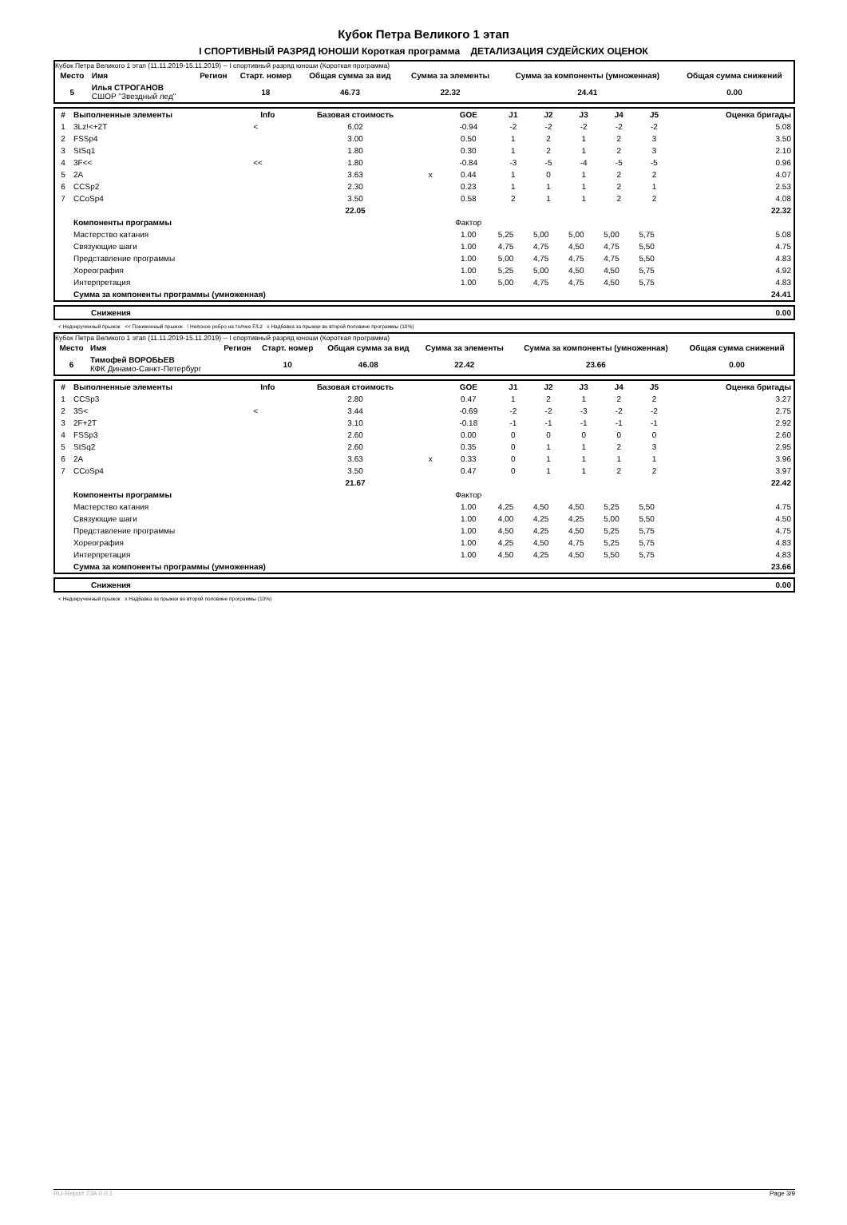Кубок Петра Великого 1 этап
I СПОРТИВНЫЙ РАЗРЯД ЮНОШИ Короткая программа ДЕТАЛИЗАЦИЯ СУДЕЙСКИХ ОЦЕНОК
Кубок Петра Великого 1 этап (11.11.2019-15.11.2019) -- I спортивный разряд юноши (Короткая программа)
| Место | Имя | Регион | Старт. номер | Общая сумма за вид | Сумма за элементы | Сумма за компоненты (умноженная) | Общая сумма снижений |
| --- | --- | --- | --- | --- | --- | --- | --- |
| 5 | Илья СТРОГАНОВ СШОР "Звездный лед" | | 18 | 46.73 | 22.32 | 24.41 | 0.00 |
| # | Выполненные элементы | Info | Базовая стоимость | | GOE | J1 | J2 | J3 | J4 | J5 | Оценка бригады |
| --- | --- | --- | --- | --- | --- | --- | --- | --- | --- | --- | --- |
| 1 | 3Lz!<+2T | < | 6.02 | | -0.94 | -2 | -2 | -2 | -2 | -2 | 5.08 |
| 2 | FSSp4 | | 3.00 | | 0.50 | 1 | 2 | 1 | 2 | 3 | 3.50 |
| 3 | StSq1 | | 1.80 | | 0.30 | 1 | 2 | 1 | 2 | 3 | 2.10 |
| 4 | 3F<< | << | 1.80 | | -0.84 | -3 | -5 | -4 | -5 | -5 | 0.96 |
| 5 | 2A | | 3.63 | x | 0.44 | 1 | 0 | 1 | 2 | 2 | 4.07 |
| 6 | CCSp2 | | 2.30 | | 0.23 | 1 | 1 | 1 | 2 | 1 | 2.53 |
| 7 | CCoSp4 | | 3.50 | | 0.58 | 2 | 1 | 1 | 2 | 2 | 4.08 |
| | | | 22.05 | | | | | | | | 22.32 |
| | Компоненты программы | | | | Фактор | | | | | | |
| | Мастерство катания | | | | 1.00 | 5,25 | 5,00 | 5,00 | 5,00 | 5,75 | 5.08 |
| | Связующие шаги | | | | 1.00 | 4,75 | 4,75 | 4,50 | 4,75 | 5,50 | 4.75 |
| | Представление программы | | | | 1.00 | 5,00 | 4,75 | 4,75 | 4,75 | 5,50 | 4.83 |
| | Хореография | | | | 1.00 | 5,25 | 5,00 | 4,50 | 4,50 | 5,75 | 4.92 |
| | Интерпретация | | | | 1.00 | 5,00 | 4,75 | 4,75 | 4,50 | 5,75 | 4.83 |
| | Сумма за компоненты программы (умноженная) | | | | | | | | | | 24.41 |
| | Снижения | 0.00 |
< Недокрученный прыжок << Пониженный прыжок ! Неясное ребро на толчке F/Lz x Надбавка за прыжки во второй половине программы (10%)
Кубок Петра Великого 1 этап (11.11.2019-15.11.2019) -- I спортивный разряд юноши (Короткая программа)
| Место | Имя | Регион | Старт. номер | Общая сумма за вид | Сумма за элементы | Сумма за компоненты (умноженная) | Общая сумма снижений |
| --- | --- | --- | --- | --- | --- | --- | --- |
| 6 | Тимофей ВОРОБЬЕВ КФК Динамо-Санкт-Петербург | | 10 | 46.08 | 22.42 | 23.66 | 0.00 |
| # | Выполненные элементы | Info | Базовая стоимость | | GOE | J1 | J2 | J3 | J4 | J5 | Оценка бригады |
| --- | --- | --- | --- | --- | --- | --- | --- | --- | --- | --- | --- |
| 1 | CCSp3 | | 2.80 | | 0.47 | 1 | 2 | 1 | 2 | 2 | 3.27 |
| 2 | 3S< | < | 3.44 | | -0.69 | -2 | -2 | -3 | -2 | -2 | 2.75 |
| 3 | 2F+2T | | 3.10 | | -0.18 | -1 | -1 | -1 | -1 | -1 | 2.92 |
| 4 | FSSp3 | | 2.60 | | 0.00 | 0 | 0 | 0 | 0 | 0 | 2.60 |
| 5 | StSq2 | | 2.60 | | 0.35 | 0 | 1 | 1 | 2 | 3 | 2.95 |
| 6 | 2A | | 3.63 | x | 0.33 | 0 | 1 | 1 | 1 | 1 | 3.96 |
| 7 | CCoSp4 | | 3.50 | | 0.47 | 0 | 1 | 1 | 2 | 2 | 3.97 |
| | | | 21.67 | | | | | | | | 22.42 |
| | Компоненты программы | | | | Фактор | | | | | | |
| | Мастерство катания | | | | 1.00 | 4,25 | 4,50 | 4,50 | 5,25 | 5,50 | 4.75 |
| | Связующие шаги | | | | 1.00 | 4,00 | 4,25 | 4,25 | 5,00 | 5,50 | 4.50 |
| | Представление программы | | | | 1.00 | 4,50 | 4,25 | 4,50 | 5,25 | 5,75 | 4.75 |
| | Хореография | | | | 1.00 | 4,25 | 4,50 | 4,75 | 5,25 | 5,75 | 4.83 |
| | Интерпретация | | | | 1.00 | 4,50 | 4,25 | 4,50 | 5,50 | 5,75 | 4.83 |
| | Сумма за компоненты программы (умноженная) | | | | | | | | | | 23.66 |
| | Снижения | 0.00 |
< Недокрученный прыжок x Надбавка за прыжки во второй половине программы (10%)
RU-Report 73A 0.0.1 Page 3/9